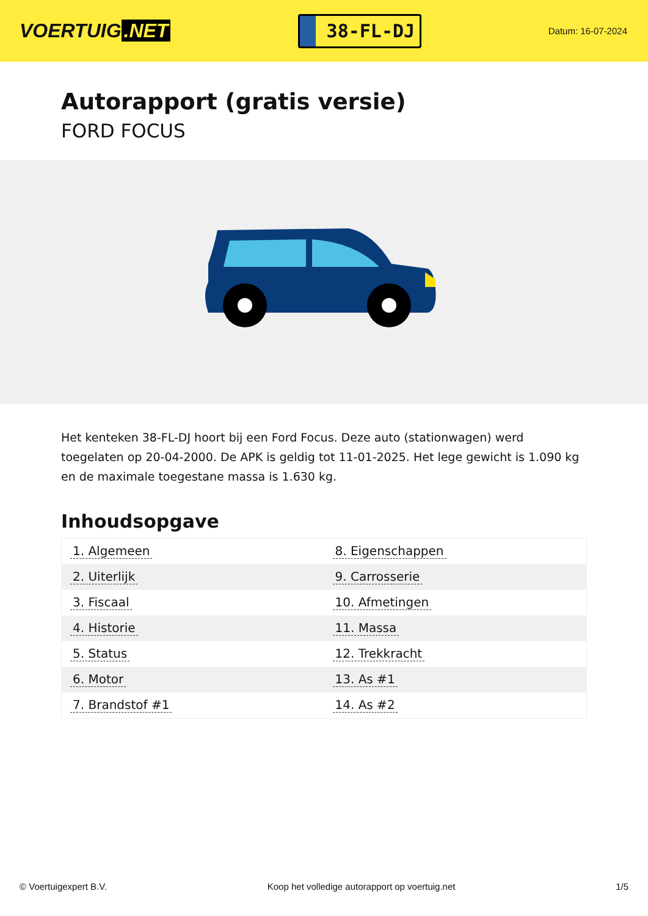VOERTUIG.NET
38-FL-DJ
Datum: 16-07-2024
Autorapport (gratis versie)
FORD FOCUS
Het kenteken 38-FL-DJ hoort bij een Ford Focus. Deze auto (stationwagen) werd toegelaten op 20-04-2000. De APK is geldig tot 11-01-2025. Het lege gewicht is 1.090 kg en de maximale toegestane massa is 1.630 kg.
Inhoudsopgave
| 1. Algemeen | 8. Eigenschappen |
| 2. Uiterlijk | 9. Carrosserie |
| 3. Fiscaal | 10. Afmetingen |
| 4. Historie | 11. Massa |
| 5. Status | 12. Trekkracht |
| 6. Motor | 13. As #1 |
| 7. Brandstof #1 | 14. As #2 |
© Voertuigexpert B.V. Koop het volledige autorapport op voertuig.net 1/5